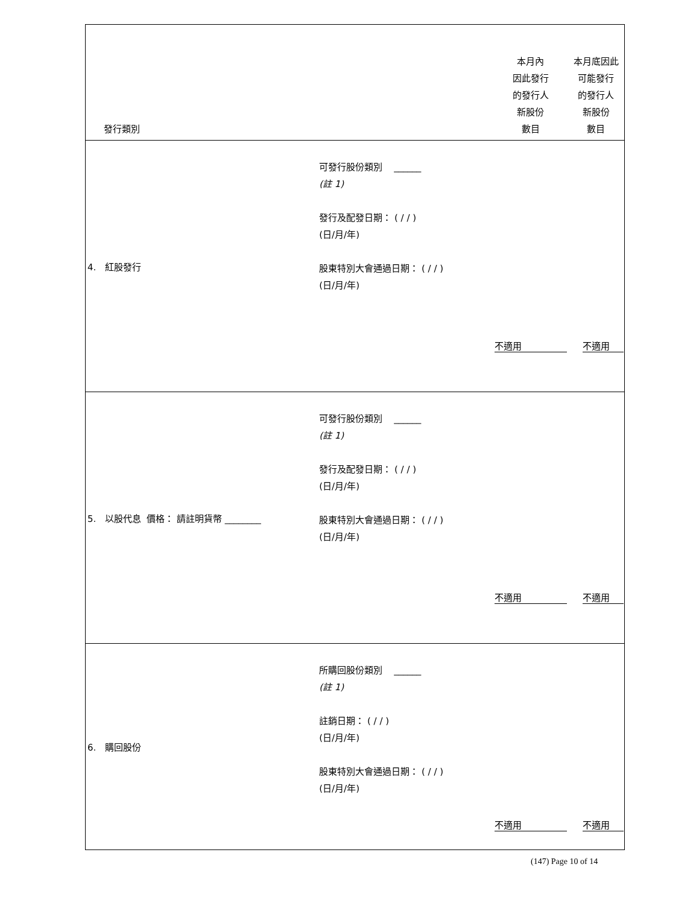| 發行類別 | | 本月內 因此發行 的發行人 新股份 數目 | 本月底因此 可能發行 的發行人 新股份 數目 |
| --- | --- | --- | --- |
| 4. 紅股發行 | 可發行股份類別 ______ (註 1) 發行及配發日期： ( / / ) (日/月/年) 股東特別大會通過日期： ( / / ) (日/月/年) | 不適用 | 不適用 |
| 5. 以股代息 價格： 請註明貨幣 ________ | 可發行股份類別 ______ (註 1) 發行及配發日期： ( / / ) (日/月/年) 股東特別大會通過日期： ( / / ) (日/月/年) | 不適用 | 不適用 |
| 6. 購回股份 | 所購回股份類別 ______ (註 1) 註銷日期： ( / / ) (日/月/年) 股東特別大會通過日期： ( / / ) (日/月/年) | 不適用 | 不適用 |
(147) Page 10 of 14